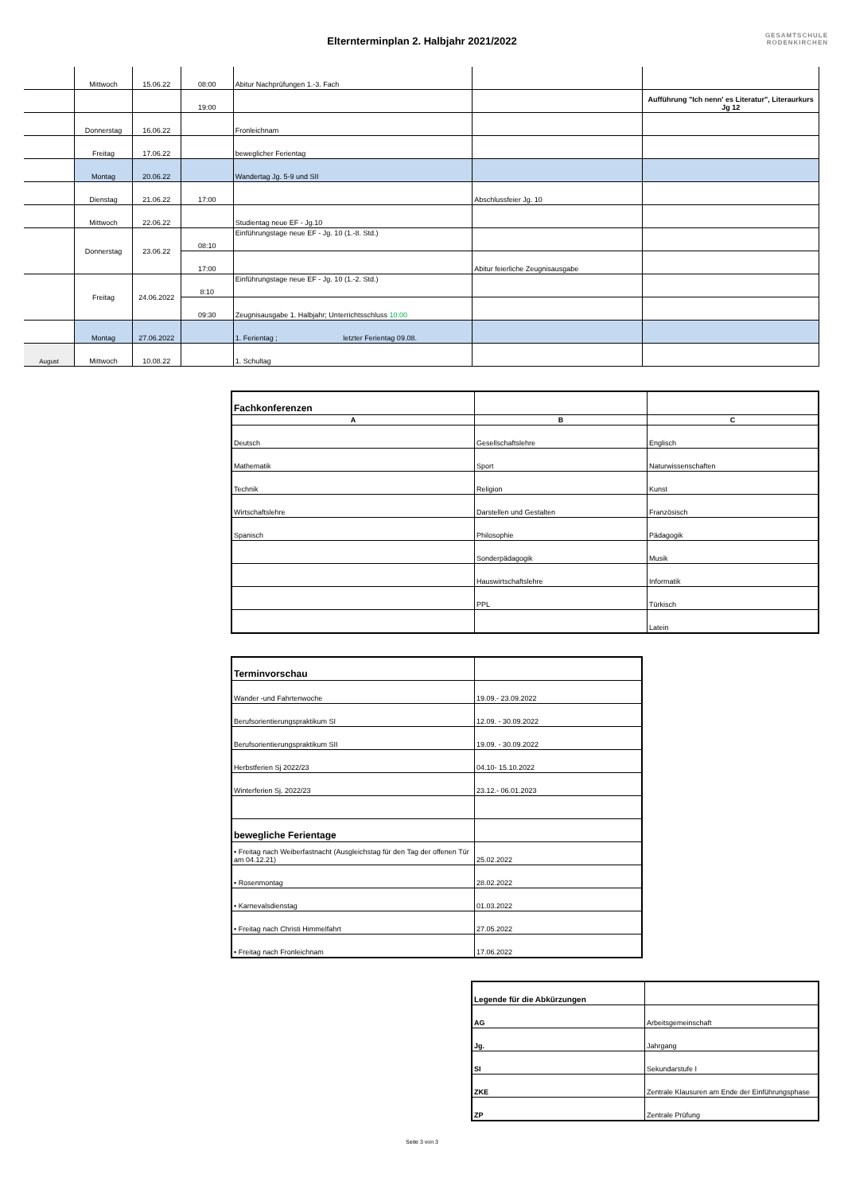Elternterminplan 2. Halbjahr 2021/2022
GESAMTSCHULE
RODENKIRCHEN
| | Mittwoch | 15.06.22 | 08:00 | Abitur Nachprüfungen 1.-3. Fach | | |
| | | | 19:00 | | | Aufführung "Ich nenn' es Literatur", Literaurkurs Jg 12 |
| | Donnerstag | 16.06.22 | | Fronleichnam | | |
| | Freitag | 17.06.22 | | beweglicher Ferientag | | |
| | Montag | 20.06.22 | | Wandertag Jg. 5-9 und SII | | |
| | Dienstag | 21.06.22 | 17:00 | | Abschlussfeier Jg. 10 | |
| | Mittwoch | 22.06.22 | | Studientag neue EF - Jg.10 | | |
| | Donnerstag | 23.06.22 | 08:10 | Einführungstage neue EF - Jg. 10 (1.-8. Std.) | | |
| | | | 17:00 | | Abitur feierliche Zeugnisausgabe | |
| | Freitag | 24.06.2022 | 8:10 | Einführungstage neue EF - Jg. 10 (1.-2. Std.) | | |
| | | | 09:30 | Zeugnisausgabe 1. Halbjahr; Unterrichtsschluss 10:00 | | |
| | Montag | 27.06.2022 | | 1. Ferientag ; letzter Ferientag 09.08. | | |
| August | Mittwoch | 10.08.22 | | 1. Schultag | | |
| Fachkonferenzen | | |
| A | B | C |
| Deutsch | Gesellschaftslehre | Englisch |
| Mathematik | Sport | Naturwissenschaften |
| Technik | Religion | Kunst |
| Wirtschaftslehre | Darstellen und Gestalten | Französisch |
| Spanisch | Philosophie | Pädagogik |
| | Sonderpädagogik | Musik |
| | Hauswirtschaftslehre | Informatik |
| | PPL | Türkisch |
| | | Latein |
| Terminvorschau | |
| Wander -und Fahrtenwoche | 19.09.- 23.09.2022 |
| Berufsorientierungspraktikum SI | 12.09. - 30.09.2022 |
| Berufsorientierungspraktikum SII | 19.09. - 30.09.2022 |
| Herbstferien Sj 2022/23 | 04.10- 15.10.2022 |
| Winterferien Sj. 2022/23 | 23.12.- 06.01.2023 |
| bewegliche Ferientage | |
| • Freitag nach Weiberfastnacht (Ausgleichstag für den Tag der offenen Tür am 04.12.21) | 25.02.2022 |
| • Rosenmontag | 28.02.2022 |
| • Karnevalsdienstag | 01.03.2022 |
| • Freitag nach Christi Himmelfahrt | 27.05.2022 |
| • Freitag nach Fronleichnam | 17.06.2022 |
| Legende für die Abkürzungen | |
| AG | Arbeitsgemeinschaft |
| Jg. | Jahrgang |
| SI | Sekundarstufe I |
| ZKE | Zentrale Klausuren am Ende der Einführungsphase |
| ZP | Zentrale Prüfung |
Seite 3 von 3